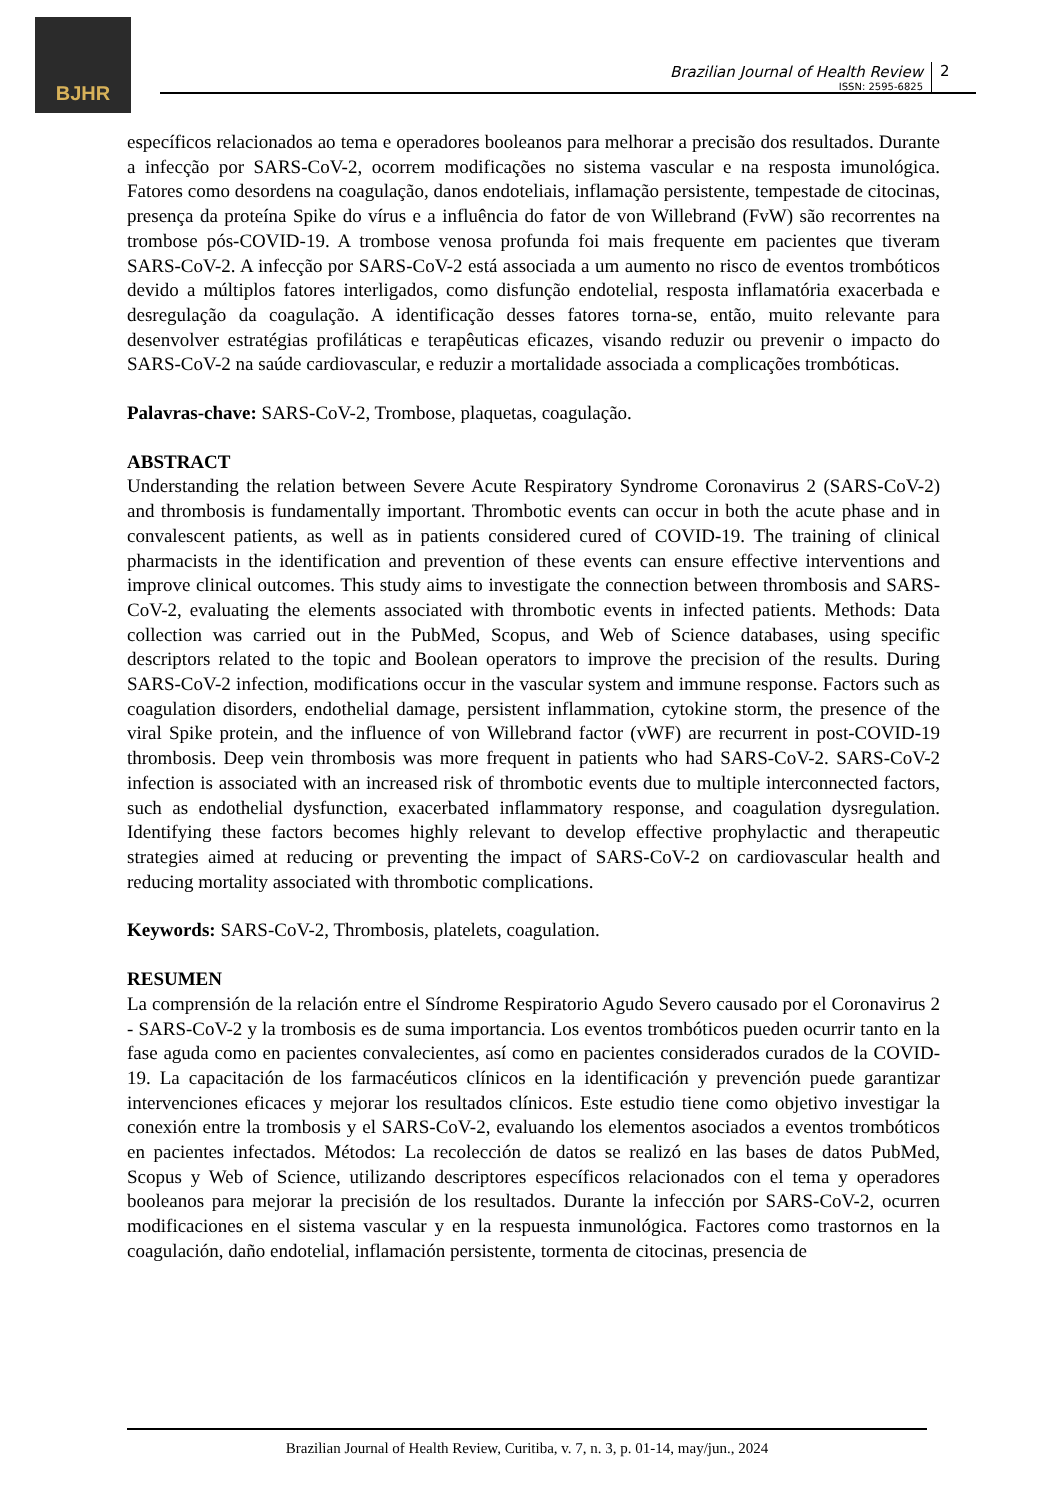BJHR
Brazilian Journal of Health Review
ISSN: 2595-6825
2
específicos relacionados ao tema e operadores booleanos para melhorar a precisão dos resultados. Durante a infecção por SARS-CoV-2, ocorrem modificações no sistema vascular e na resposta imunológica. Fatores como desordens na coagulação, danos endoteliais, inflamação persistente, tempestade de citocinas, presença da proteína Spike do vírus e a influência do fator de von Willebrand (FvW) são recorrentes na trombose pós-COVID-19. A trombose venosa profunda foi mais frequente em pacientes que tiveram SARS-CoV-2. A infecção por SARS-CoV-2 está associada a um aumento no risco de eventos trombóticos devido a múltiplos fatores interligados, como disfunção endotelial, resposta inflamatória exacerbada e desregulação da coagulação. A identificação desses fatores torna-se, então, muito relevante para desenvolver estratégias profiláticas e terapêuticas eficazes, visando reduzir ou prevenir o impacto do SARS-CoV-2 na saúde cardiovascular, e reduzir a mortalidade associada a complicações trombóticas.
Palavras-chave: SARS-CoV-2, Trombose, plaquetas, coagulação.
ABSTRACT
Understanding the relation between Severe Acute Respiratory Syndrome Coronavirus 2 (SARS-CoV-2) and thrombosis is fundamentally important. Thrombotic events can occur in both the acute phase and in convalescent patients, as well as in patients considered cured of COVID-19. The training of clinical pharmacists in the identification and prevention of these events can ensure effective interventions and improve clinical outcomes. This study aims to investigate the connection between thrombosis and SARS-CoV-2, evaluating the elements associated with thrombotic events in infected patients. Methods: Data collection was carried out in the PubMed, Scopus, and Web of Science databases, using specific descriptors related to the topic and Boolean operators to improve the precision of the results. During SARS-CoV-2 infection, modifications occur in the vascular system and immune response. Factors such as coagulation disorders, endothelial damage, persistent inflammation, cytokine storm, the presence of the viral Spike protein, and the influence of von Willebrand factor (vWF) are recurrent in post-COVID-19 thrombosis. Deep vein thrombosis was more frequent in patients who had SARS-CoV-2. SARS-CoV-2 infection is associated with an increased risk of thrombotic events due to multiple interconnected factors, such as endothelial dysfunction, exacerbated inflammatory response, and coagulation dysregulation. Identifying these factors becomes highly relevant to develop effective prophylactic and therapeutic strategies aimed at reducing or preventing the impact of SARS-CoV-2 on cardiovascular health and reducing mortality associated with thrombotic complications.
Keywords: SARS-CoV-2, Thrombosis, platelets, coagulation.
RESUMEN
La comprensión de la relación entre el Síndrome Respiratorio Agudo Severo causado por el Coronavirus 2 - SARS-CoV-2 y la trombosis es de suma importancia. Los eventos trombóticos pueden ocurrir tanto en la fase aguda como en pacientes convalecientes, así como en pacientes considerados curados de la COVID-19. La capacitación de los farmacéuticos clínicos en la identificación y prevención puede garantizar intervenciones eficaces y mejorar los resultados clínicos. Este estudio tiene como objetivo investigar la conexión entre la trombosis y el SARS-CoV-2, evaluando los elementos asociados a eventos trombóticos en pacientes infectados. Métodos: La recolección de datos se realizó en las bases de datos PubMed, Scopus y Web of Science, utilizando descriptores específicos relacionados con el tema y operadores booleanos para mejorar la precisión de los resultados. Durante la infección por SARS-CoV-2, ocurren modificaciones en el sistema vascular y en la respuesta inmunológica. Factores como trastornos en la coagulación, daño endotelial, inflamación persistente, tormenta de citocinas, presencia de
Brazilian Journal of Health Review, Curitiba, v. 7, n. 3, p. 01-14, may/jun., 2024